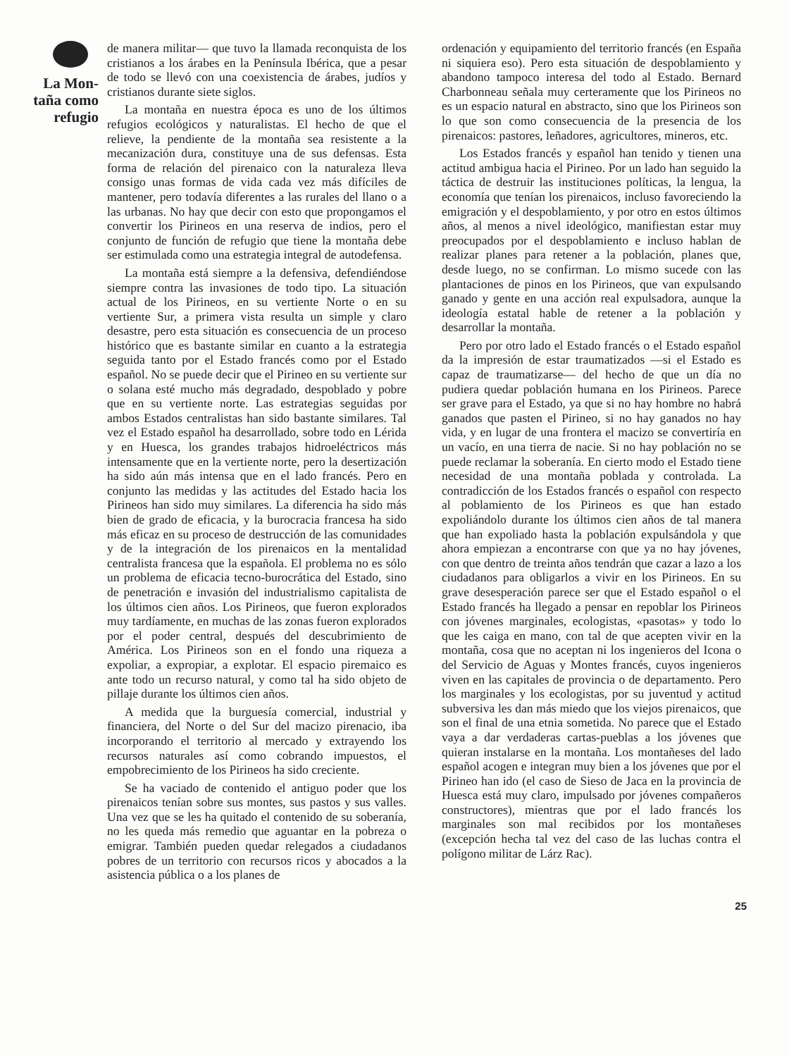La Mon-
taña como
refugio
de manera militar— que tuvo la llamada reconquista de los cristianos a los árabes en la Península Ibérica, que a pesar de todo se llevó con una coexistencia de árabes, judíos y cristianos durante siete siglos.
La montaña en nuestra época es uno de los últimos refugios ecológicos y naturalistas. El hecho de que el relieve, la pendiente de la montaña sea resistente a la mecanización dura, constituye una de sus defensas. Esta forma de relación del pirenaico con la naturaleza lleva consigo unas formas de vida cada vez más difíciles de mantener, pero todavía diferentes a las rurales del llano o a las urbanas. No hay que decir con esto que propongamos el convertir los Pirineos en una reserva de indios, pero el conjunto de función de refugio que tiene la montaña debe ser estimulada como una estrategia integral de autodefensa.
La montaña está siempre a la defensiva, defendiéndose siempre contra las invasiones de todo tipo. La situación actual de los Pirineos, en su vertiente Norte o en su vertiente Sur, a primera vista resulta un simple y claro desastre, pero esta situación es consecuencia de un proceso histórico que es bastante similar en cuanto a la estrategia seguida tanto por el Estado francés como por el Estado español. No se puede decir que el Pirineo en su vertiente sur o solana esté mucho más degradado, despoblado y pobre que en su vertiente norte. Las estrategias seguidas por ambos Estados centralistas han sido bastante similares. Tal vez el Estado español ha desarrollado, sobre todo en Lérida y en Huesca, los grandes trabajos hidroeléctricos más intensamente que en la vertiente norte, pero la desertización ha sido aún más intensa que en el lado francés. Pero en conjunto las medidas y las actitudes del Estado hacia los Pirineos han sido muy similares. La diferencia ha sido más bien de grado de eficacia, y la burocracia francesa ha sido más eficaz en su proceso de destrucción de las comunidades y de la integración de los pirenaicos en la mentalidad centralista francesa que la española. El problema no es sólo un problema de eficacia tecno-burocrática del Estado, sino de penetración e invasión del industrialismo capitalista de los últimos cien años. Los Pirineos, que fueron explorados muy tardíamente, en muchas de las zonas fueron explorados por el poder central, después del descubrimiento de América. Los Pirineos son en el fondo una riqueza a expoliar, a expropiar, a explotar. El espacio piremaico es ante todo un recurso natural, y como tal ha sido objeto de pillaje durante los últimos cien años.
A medida que la burguesía comercial, industrial y financiera, del Norte o del Sur del macizo pirenacio, iba incorporando el territorio al mercado y extrayendo los recursos naturales así como cobrando impuestos, el empobrecimiento de los Pirineos ha sido creciente.
Se ha vaciado de contenido el antiguo poder que los pirenaicos tenían sobre sus montes, sus pastos y sus valles. Una vez que se les ha quitado el contenido de su soberanía, no les queda más remedio que aguantar en la pobreza o emigrar. También pueden quedar relegados a ciudadanos pobres de un territorio con recursos ricos y abocados a la asistencia pública o a los planes de
ordenación y equipamiento del territorio francés (en España ni siquiera eso). Pero esta situación de despoblamiento y abandono tampoco interesa del todo al Estado. Bernard Charbonneau señala muy certeramente que los Pirineos no es un espacio natural en abstracto, sino que los Pirineos son lo que son como consecuencia de la presencia de los pirenaicos: pastores, leñadores, agricultores, mineros, etc.
Los Estados francés y español han tenido y tienen una actitud ambigua hacia el Pirineo. Por un lado han seguido la táctica de destruir las instituciones políticas, la lengua, la economía que tenían los pirenaicos, incluso favoreciendo la emigración y el despoblamiento, y por otro en estos últimos años, al menos a nivel ideológico, manifiestan estar muy preocupados por el despoblamiento e incluso hablan de realizar planes para retener a la población, planes que, desde luego, no se confirman. Lo mismo sucede con las plantaciones de pinos en los Pirineos, que van expulsando ganado y gente en una acción real expulsadora, aunque la ideología estatal hable de retener a la población y desarrollar la montaña.
Pero por otro lado el Estado francés o el Estado español da la impresión de estar traumatizados —si el Estado es capaz de traumatizarse— del hecho de que un día no pudiera quedar población humana en los Pirineos. Parece ser grave para el Estado, ya que si no hay hombre no habrá ganados que pasten el Pirineo, si no hay ganados no hay vida, y en lugar de una frontera el macizo se convertiría en un vacío, en una tierra de nacie. Si no hay población no se puede reclamar la soberanía. En cierto modo el Estado tiene necesidad de una montaña poblada y controlada. La contradicción de los Estados francés o español con respecto al poblamiento de los Pirineos es que han estado expoliándolo durante los últimos cien años de tal manera que han expoliado hasta la población expulsándola y que ahora empiezan a encontrarse con que ya no hay jóvenes, con que dentro de treinta años tendrán que cazar a lazo a los ciudadanos para obligarlos a vivir en los Pirineos. En su grave desesperación parece ser que el Estado español o el Estado francés ha llegado a pensar en repoblar los Pirineos con jóvenes marginales, ecologistas, «pasotas» y todo lo que les caiga en mano, con tal de que acepten vivir en la montaña, cosa que no aceptan ni los ingenieros del Icona o del Servicio de Aguas y Montes francés, cuyos ingenieros viven en las capitales de provincia o de departamento. Pero los marginales y los ecologistas, por su juventud y actitud subversiva les dan más miedo que los viejos pirenaicos, que son el final de una etnia sometida. No parece que el Estado vaya a dar verdaderas cartas-pueblas a los jóvenes que quieran instalarse en la montaña. Los montañeses del lado español acogen e integran muy bien a los jóvenes que por el Pirineo han ido (el caso de Sieso de Jaca en la provincia de Huesca está muy claro, impulsado por jóvenes compañeros constructores), mientras que por el lado francés los marginales son mal recibidos por los montañeses (excepción hecha tal vez del caso de las luchas contra el polígono militar de Lárz Rac).
25